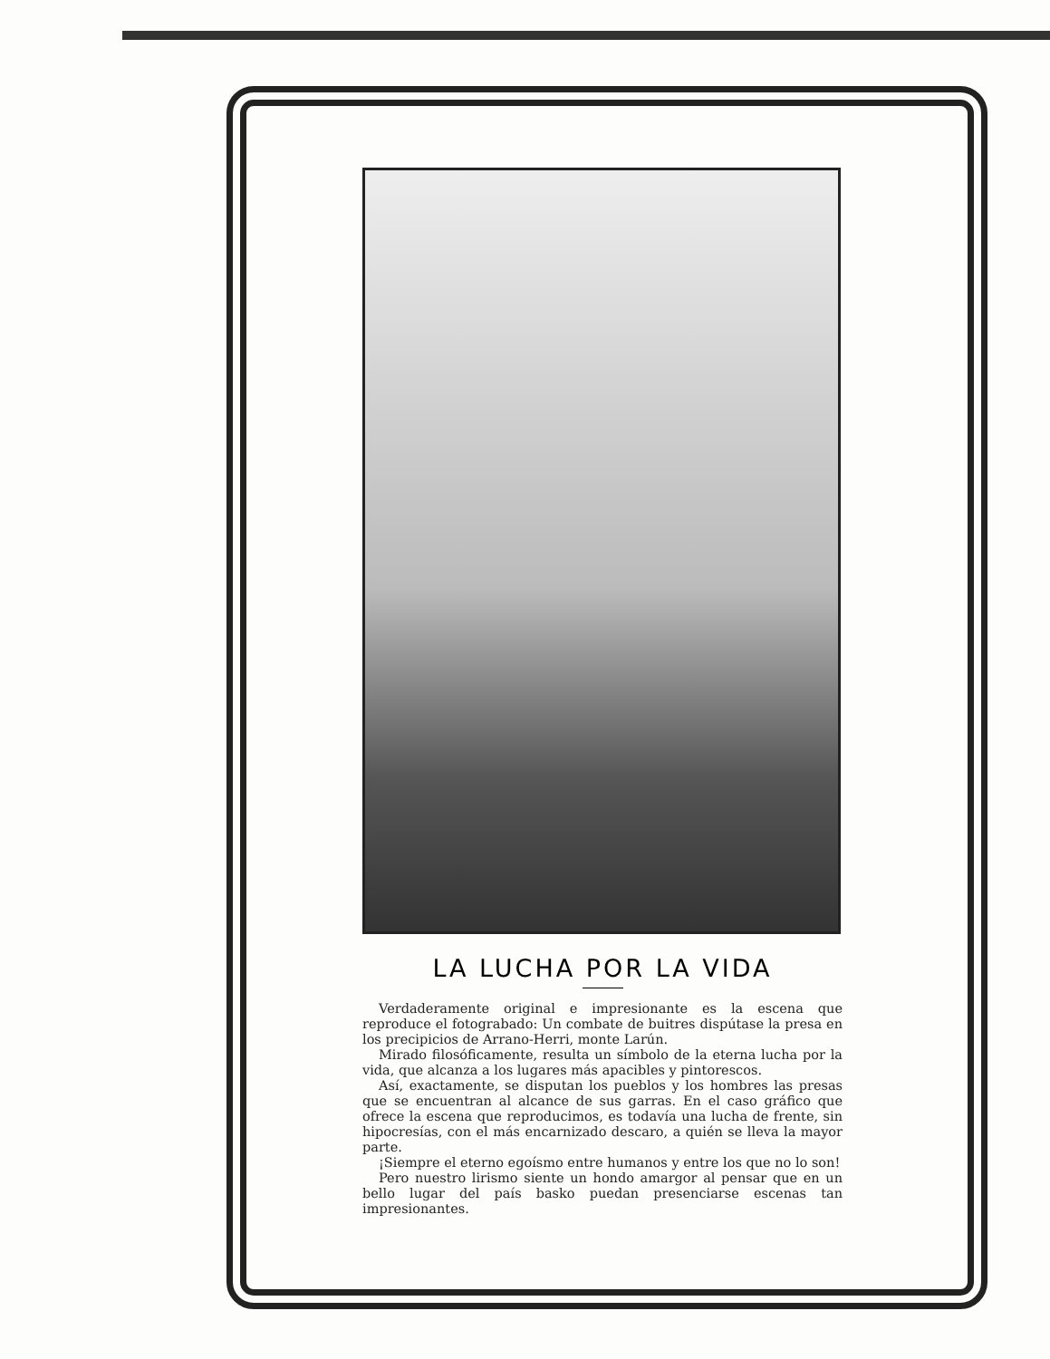LA LUCHA POR LA VIDA
Verdaderamente original e impresionante es la escena que reproduce el fotograbado: Un combate de buitres dispútase la presa en los precipicios de Arrano-Herri, monte Larún.
Mirado filosóficamente, resulta un símbolo de la eterna lucha por la vida, que alcanza a los lugares más apacibles y pintorescos.
Así, exactamente, se disputan los pueblos y los hombres las presas que se encuentran al alcance de sus garras. En el caso gráfico que ofrece la escena que reproducimos, es todavía una lucha de frente, sin hipocresías, con el más encarnizado descaro, a quién se lleva la mayor parte.
¡Siempre el eterno egoísmo entre humanos y entre los que no lo son!
Pero nuestro lirismo siente un hondo amargor al pensar que en un bello lugar del país basko puedan presenciarse escenas tan impresionantes.